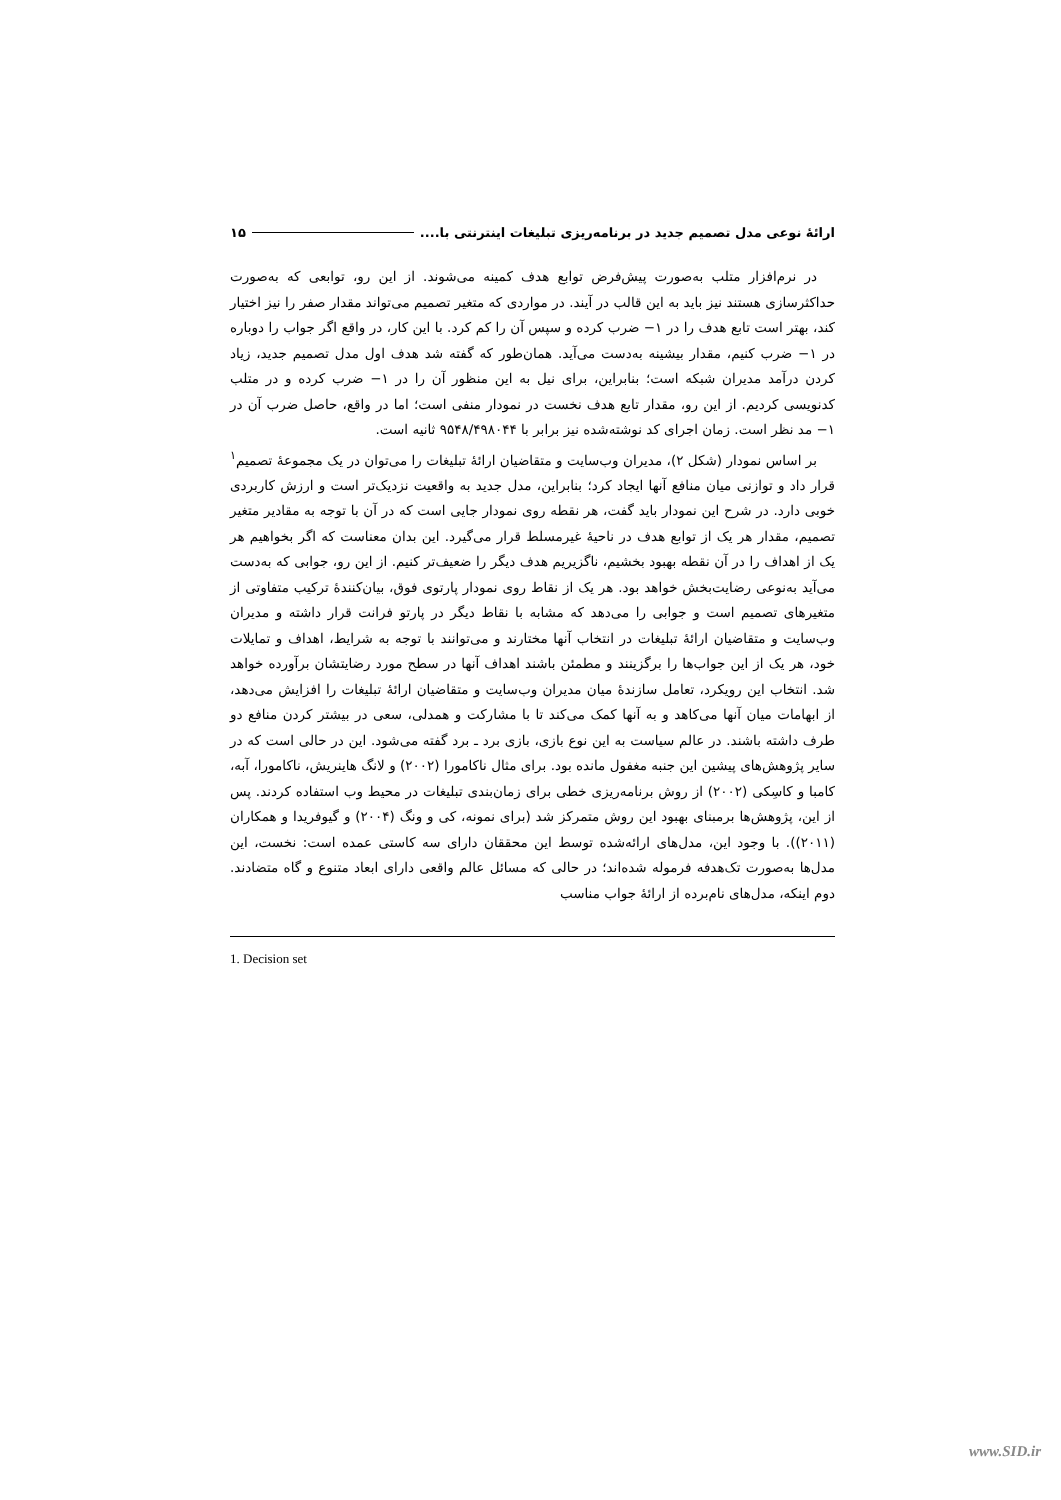ارائهٔ نوعی مدل تصمیم جدید در برنامه‌ریزی تبلیغات اینترنتی با.... ۱۵
در نرم‌افزار متلب به‌صورت پیش‌فرض توابع هدف کمینه می‌شوند. از این رو، توابعی که به‌صورت حداکثرسازی هستند نیز باید به این قالب در آیند. در مواردی که متغیر تصمیم می‌تواند مقدار صفر را نیز اختیار کند، بهتر است تابع هدف را در ۱− ضرب کرده و سپس آن را کم کرد. با این کار، در واقع اگر جواب را دوباره در ۱− ضرب کنیم، مقدار بیشینه به‌دست می‌آید. همان‌طور که گفته شد هدف اول مدل تصمیم جدید، زیاد کردن درآمد مدیران شبکه است؛ بنابراین، برای نیل به این منظور آن را در ۱− ضرب کرده و در متلب کدنویسی کردیم. از این رو، مقدار تابع هدف نخست در نمودار منفی است؛ اما در واقع، حاصل ضرب آن در ۱− مد نظر است. زمان اجرای کد نوشته‌شده نیز برابر با ۹۵۴۸/۴۹۸۰۴۴ ثانیه است.
بر اساس نمودار (شکل ۲)، مدیران وب‌سایت و متقاضیان ارائهٔ تبلیغات را می‌توان در یک مجموعهٔ تصمیم<sup>۱</sup> قرار داد و توازنی میان منافع آنها ایجاد کرد؛ بنابراین، مدل جدید به واقعیت نزدیک‌تر است و ارزش کاربردی خوبی دارد. در شرح این نمودار باید گفت، هر نقطه روی نمودار جایی است که در آن با توجه به مقادیر متغیر تصمیم، مقدار هر یک از توابع هدف در ناحیهٔ غیرمسلط قرار می‌گیرد. این بدان معناست که اگر بخواهیم هر یک از اهداف را در آن نقطه بهبود بخشیم، ناگزیریم هدف دیگر را ضعیف‌تر کنیم. از این رو، جوابی که به‌دست می‌آید به‌نوعی رضایت‌بخش خواهد بود. هر یک از نقاط روی نمودار پارتوی فوق، بیان‌کنندهٔ ترکیب متفاوتی از متغیرهای تصمیم است و جوابی را می‌دهد که مشابه با نقاط دیگر در پارتو فرانت قرار داشته و مدیران وب‌سایت و متقاضیان ارائهٔ تبلیغات در انتخاب آنها مختارند و می‌توانند با توجه به شرایط، اهداف و تمایلات خود، هر یک از این جواب‌ها را برگزینند و مطمئن باشند اهداف آنها در سطح مورد رضایتشان برآورده خواهد شد. انتخاب این رویکرد، تعامل سازندهٔ میان مدیران وب‌سایت و متقاضیان ارائهٔ تبلیغات را افزایش می‌دهد، از ابهامات میان آنها می‌کاهد و به آنها کمک می‌کند تا با مشارکت و همدلی، سعی در بیشتر کردن منافع دو طرف داشته باشند. در عالم سیاست به این نوع بازی، بازی برد ـ برد گفته می‌شود. این در حالی است که در سایر پژوهش‌های پیشین این جنبه مغفول مانده بود. برای مثال ناکامورا (۲۰۰۲) و لانگ هاینریش، ناکامورا، آبه، کامبا و کاسِکی (۲۰۰۲) از روش برنامه‌ریزی خطی برای زمان‌بندی تبلیغات در محیط وب استفاده کردند. پس از این، پژوهش‌ها برمبنای بهبود این روش متمرکز شد (برای نمونه، کی و ونگ (۲۰۰۴) و گیوفریدا و همکاران (۲۰۱۱)). با وجود این، مدل‌های ارائه‌شده توسط این محققان دارای سه کاستی عمده است: نخست، این مدل‌ها به‌صورت تک‌هدفه فرموله شده‌اند؛ در حالی که مسائل عالم واقعی دارای ابعاد متنوع و گاه متضادند. دوم اینکه، مدل‌های نام‌برده از ارائهٔ جواب مناسب
1. Decision set
www.SID.ir